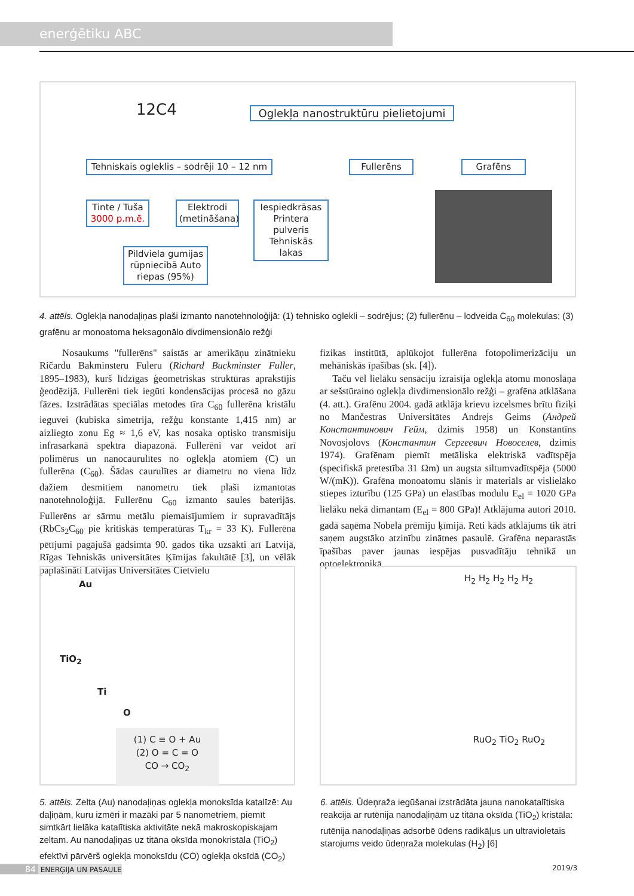enerģētiku ABC
12C4
Oglekļa nanostruktūru pielietojumi
Tehniskais ogleklis – sodrēji 10 – 12 nm
Fullerēns Grafēns
Tinte / Tuša
3000 p.m.ē.
Elektrodi (metināšana)
Iespiedkrāsas Printera pulveris Tehniskās lakas
Pildviela gumijas rūpniecībā Auto riepas (95%)
4. attēls. Oglekļa nanodaļiņas plaši izmanto nanotehnoloģijā: (1) tehnisko oglekli – sodrējus; (2) fullerēnu – lodveida C<sub>60</sub> molekulas; (3) grafēnu ar monoatoma heksagonālo divdimensionālo režģi
Nosaukums "fullerēns" saistās ar amerikāņu zinātnieku Ričardu Bakminsteru Fuleru (Richard Buckminster Fuller, 1895–1983), kurš līdzīgas ģeometriskas struktūras aprakstījis ģeodēzijā. Fullerēni tiek iegūti kondensācijas procesā no gāzu fāzes. Izstrādātas speciālas metodes tīra C<sub>60</sub> fullerēna kristālu ieguvei (kubiska simetrija, režģu konstante 1,415 nm) ar aizliegto zonu Eg ≈ 1,6 eV, kas nosaka optisko transmisiju infrasarkanā spektra diapazonā. Fullerēni var veidot arī polimērus un nanocaurulītes no oglekļa atomiem (C) un fullerēna (C<sub>60</sub>). Šādas caurulītes ar diametru no viena līdz dažiem desmitiem nanometru tiek plaši izmantotas nanotehnoloģijā. Fullerēnu C<sub>60</sub> izmanto saules baterijās. Fullerēns ar sārmu metālu piemaisījumiem ir supravadītājs (RbCs<sub>2</sub>C<sub>60</sub> pie kritiskās temperatūras T<sub>kr</sub> = 33 K). Fullerēna pētījumi pagājušā gadsimta 90. gados tika uzsākti arī Latvijā, Rīgas Tehniskās universitātes Ķīmijas fakultātē [3], un vēlāk paplašināti Latvijas Universitātes Cietvielu
fizikas institūtā, aplūkojot fullerēna fotopolimerizāciju un mehāniskās īpašības (sk. [4]).
Taču vēl lielāku sensāciju izraisīja oglekļa atomu monoslāņa ar sešstūraino oglekļa divdimensionālo režģi – grafēna atklāšana (4. att.). Grafēnu 2004. gadā atklāja krievu izcelsmes brītu fiziķi no Mančestras Universitātes Andrejs Geims (Андрей Константинович Гейм, dzimis 1958) un Konstantīns Novosjolovs (Константин Сергеевич Новоселев, dzimis 1974). Grafēnam piemīt metāliska elektriskā vadītspēja (specifiskā pretestība 31 Ωm) un augsta siltumvadītspēja (5000 W/(mK)). Grafēna monoatomu slānis ir materiāls ar vislielāko stiepes izturību (125 GPa) un elastības modulu E<sub>el</sub> = 1020 GPa lielāku nekā dimantam (E<sub>el</sub> = 800 GPa)! Atklājuma autori 2010. gadā saņēma Nobela prēmiju ķīmijā. Reti kāds atklājums tik ātri saņem augstāko atzinību zinātnes pasaulē. Grafēna neparastās īpašības paver jaunas iespējas pusvadītāju tehnikā un optoelektronikā.
Au
TiO<sub>2</sub>
Ti
O
(1) C ≡ O + Au
(2) O = C = O
CO → CO<sub>2</sub>
H<sub>2</sub> H<sub>2</sub> H<sub>2</sub> H<sub>2</sub> H<sub>2</sub>
RuO<sub>2</sub> TiO<sub>2</sub> RuO<sub>2</sub>
5. attēls. Zelta (Au) nanodaļiņas oglekļa monoksīda katalīzē: Au daļiņām, kuru izmēri ir mazāki par 5 nanometriem, piemīt simtkārt lielāka katalītiska aktivitāte nekā makroskopiskajam zeltam. Au nanodaļiņas uz titāna oksīda monokristāla (TiO<sub>2</sub>) efektīvi pārvērš oglekļa monoksīdu (CO) oglekļa oksīdā (CO<sub>2</sub>)
6. attēls. Ūdeņraža iegūšanai izstrādāta jauna nanokatalītiska reakcija ar rutēnija nanodaļiņām uz titāna oksīda (TiO<sub>2</sub>) kristāla: rutēnija nanodaļiņas adsorbē ūdens radikāļus un ultravioletais starojums veido ūdeņraža molekulas (H<sub>2</sub>) [6]
84 ENERĢIJA UN PASAULE 2019/3